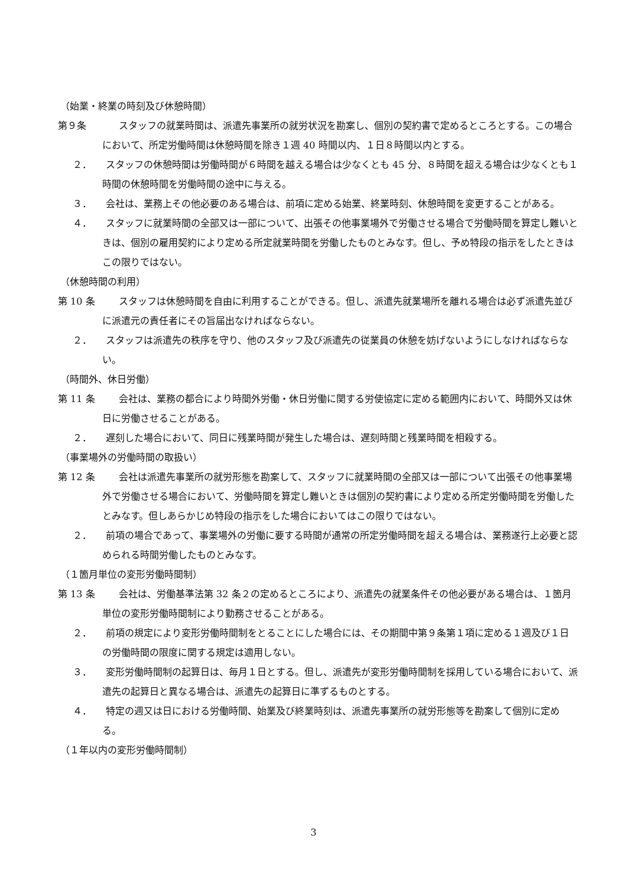（始業・終業の時刻及び休憩時間）
第９条 スタッフの就業時間は、派遣先事業所の就労状況を勘案し、個別の契約書で定めるところとする。この場合において、所定労働時間は休憩時間を除き１週 40 時間以内、１日８時間以内とする。
２．　　スタッフの休憩時間は労働時間が６時間を越える場合は少なくとも 45 分、８時間を超える場合は少なくとも１時間の休憩時間を労働時間の途中に与える。
３．　　会社は、業務上その他必要のある場合は、前項に定める始業、終業時刻、休憩時間を変更することがある。
４．　　スタッフに就業時間の全部又は一部について、出張その他事業場外で労働させる場合で労働時間を算定し難いときは、個別の雇用契約により定める所定就業時間を労働したものとみなす。但し、予め特段の指示をしたときはこの限りではない。
（休憩時間の利用）
第 10 条 スタッフは休憩時間を自由に利用することができる。但し、派遣先就業場所を離れる場合は必ず派遣先並びに派遣元の責任者にその旨届出なければならない。
２．　　スタッフは派遣先の秩序を守り、他のスタッフ及び派遣先の従業員の休憩を妨げないようにしなければならない。
（時間外、休日労働）
第 11 条 会社は、業務の都合により時間外労働・休日労働に関する労使協定に定める範囲内において、時間外又は休日に労働させることがある。
２．　　遅刻した場合において、同日に残業時間が発生した場合は、遅刻時間と残業時間を相殺する。
（事業場外の労働時間の取扱い）
第 12 条 会社は派遣先事業所の就労形態を勘案して、スタッフに就業時間の全部又は一部について出張その他事業場外で労働させる場合において、労働時間を算定し難いときは個別の契約書により定める所定労働時間を労働したとみなす。但しあらかじめ特段の指示をした場合においてはこの限りではない。
２．　　前項の場合であって、事業場外の労働に要する時間が通常の所定労働時間を超える場合は、業務遂行上必要と認められる時間労働したものとみなす。
（１箇月単位の変形労働時間制）
第 13 条 会社は、労働基準法第 32 条２の定めるところにより、派遣先の就業条件その他必要がある場合は、１箇月単位の変形労働時間制により勤務させることがある。
２．　　前項の規定により変形労働時間制をとることにした場合には、その期間中第９条第１項に定める１週及び１日の労働時間の限度に関する規定は適用しない。
３．　　変形労働時間制の起算日は、毎月１日とする。但し、派遣先が変形労働時間制を採用している場合において、派遣先の起算日と異なる場合は、派遣先の起算日に準ずるものとする。
４．　　特定の週又は日における労働時間、始業及び終業時刻は、派遣先事業所の就労形態等を勘案して個別に定める。
（１年以内の変形労働時間制）
3